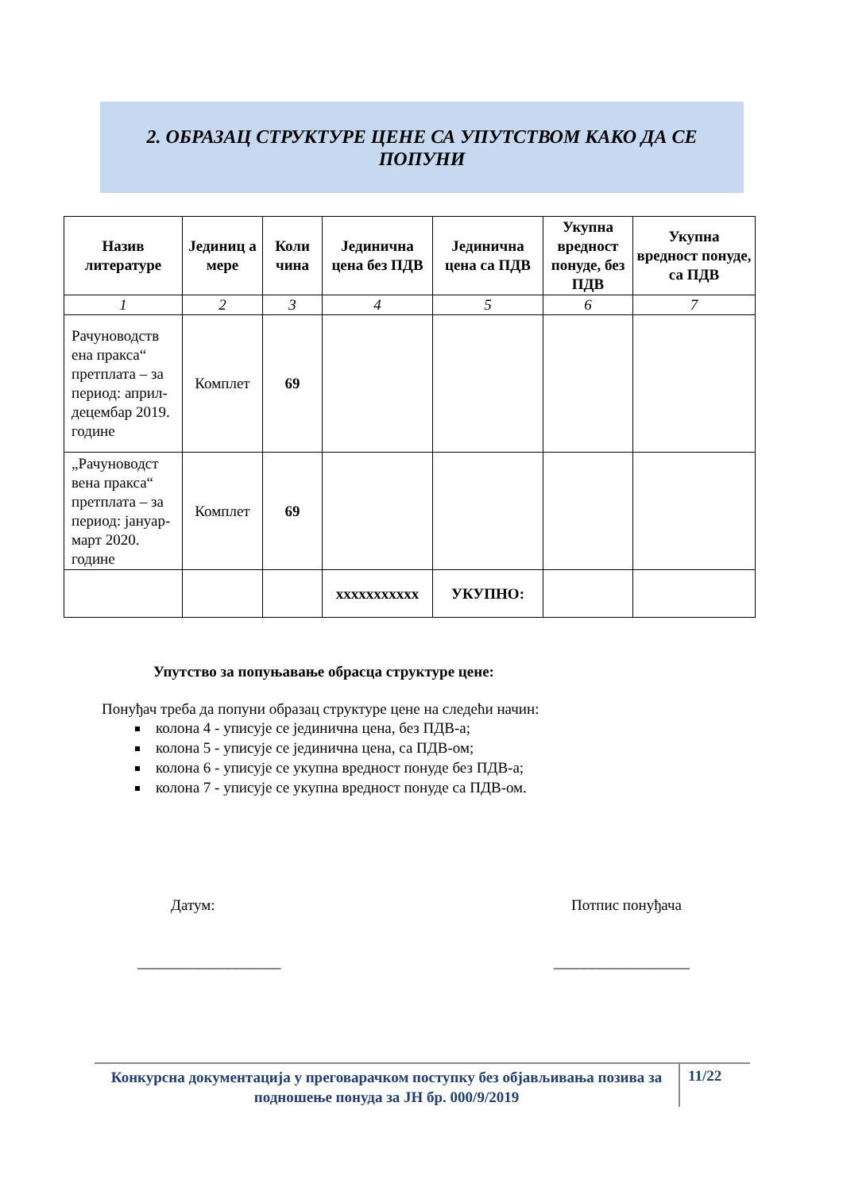2. ОБРАЗАЦ СТРУКТУРЕ ЦЕНЕ СА УПУТСТВОМ КАКО ДА СЕ
ПОПУНИ
| Назив литературе | Јединиц а мере | Коли чина | Јединична цена без ПДВ | Јединична цена са ПДВ | Укупна вредност понуде, без ПДВ | Укупна вредност понуде, са ПДВ |
| --- | --- | --- | --- | --- | --- | --- |
| 1 | 2 | 3 | 4 | 5 | 6 | 7 |
| Рачуноводств ена пракса“ претплата – за период: април-децембар 2019. године | Комплет | 69 | | | | |
| „Рачуноводст вена пракса“ претплата – за период: јануар-март 2020. године | Комплет | 69 | | | | |
| | | | xxxxxxxxxxx | УКУПНО: | | |
Упутство за попуњавање обрасца структуре цене:
Понуђач треба да попуни образац структуре цене на следећи начин:
колона 4 - уписује се јединична цена, без ПДВ-а;
колона 5 - уписује се јединична цена, са ПДВ-ом;
колона 6 - уписује се укупна вредност понуде без ПДВ-а;
колона 7 - уписује се укупна вредност понуде са ПДВ-ом.
Датум: Потпис понуђача
___________________ __________________
Конкурсна документација у преговарачком поступку без објављивања позива за подношење понуда за ЈН бр. 000/9/2019
11/22